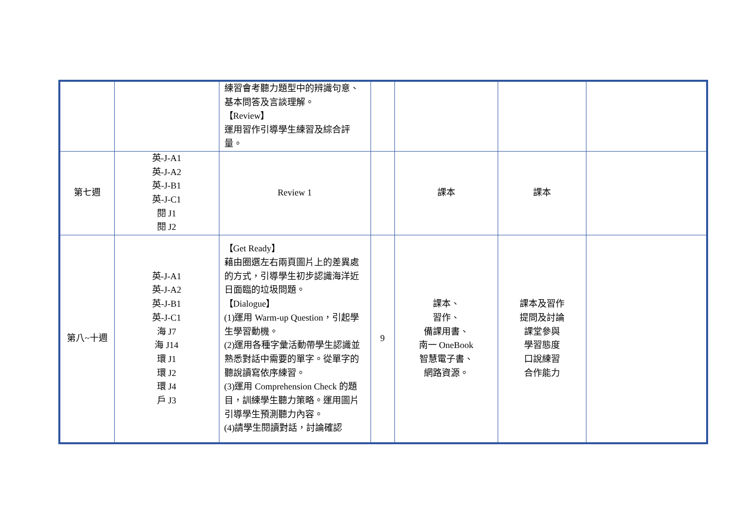| | | 練習會考聽力題型中的辨識句意、基本問答及言談理解。 【Review】 運用習作引導學生練習及綜合評量。 | | | | |
| 第七週 | 英-J-A1 英-J-A2 英-J-B1 英-J-C1 閱 J1 閱 J2 | Review 1 | | 課本 | 課本 | |
| 第八~十週 | 英-J-A1 英-J-A2 英-J-B1 英-J-C1 海 J7 海 J14 環 J1 環 J2 環 J4 戶 J3 | 【Get Ready】 藉由圈選左右兩頁圖片上的差異處的方式，引導學生初步認識海洋近日面臨的垃圾問題。 【Dialogue】 (1)運用 Warm-up Question，引起學生學習動機。 (2)運用各種字彙活動帶學生認識並熟悉對話中需要的單字。從單字的聽說讀寫依序練習。 (3)運用 Comprehension Check 的題目，訓練學生聽力策略。運用圖片引導學生預測聽力內容。 (4)請學生閱讀對話，討論確認 | 9 | 課本、 習作、 備課用書、 南一 OneBook 智慧電子書、 網路資源。 | 課本及習作 提問及討論 課堂參與 學習態度 口說練習 合作能力 | |